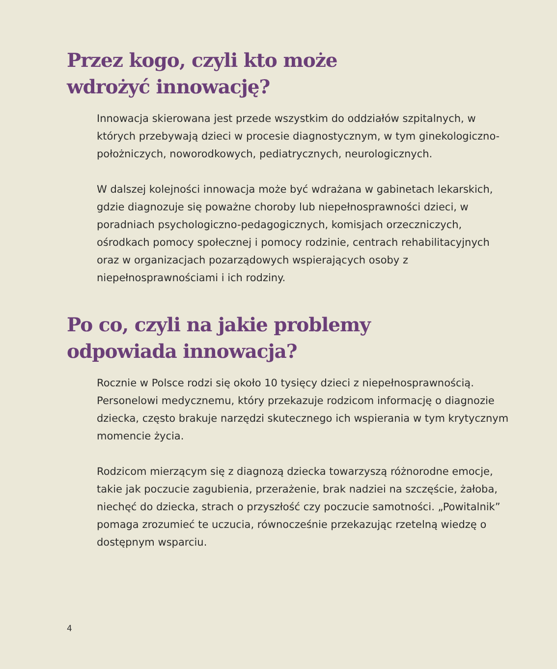Przez kogo, czyli kto może
wdrożyć innowację?
Innowacja skierowana jest przede wszystkim do oddziałów szpitalnych, w których przebywają dzieci w procesie diagnostycznym, w tym ginekologiczno-położniczych, noworodkowych, pediatrycznych, neurologicznych.
W dalszej kolejności innowacja może być wdrażana w gabinetach lekarskich, gdzie diagnozuje się poważne choroby lub niepełnosprawności dzieci, w poradniach psychologiczno-pedagogicznych, komisjach orzeczniczych, ośrodkach pomocy społecznej i pomocy rodzinie, centrach rehabilitacyjnych oraz w organizacjach pozarządowych wspierających osoby z niepełnosprawnościami i ich rodziny.
Po co, czyli na jakie problemy
odpowiada innowacja?
Rocznie w Polsce rodzi się około 10 tysięcy dzieci z niepełnosprawnością. Personelowi medycznemu, który przekazuje rodzicom informację o diagnozie dziecka, często brakuje narzędzi skutecznego ich wspierania w tym krytycznym momencie życia.
Rodzicom mierzącym się z diagnozą dziecka towarzyszą różnorodne emocje, takie jak poczucie zagubienia, przerażenie, brak nadziei na szczęście, żałoba, niechęć do dziecka, strach o przyszłość czy poczucie samotności. „Powitalnik” pomaga zrozumieć te uczucia, równocześnie przekazując rzetelną wiedzę o dostępnym wsparciu.
4